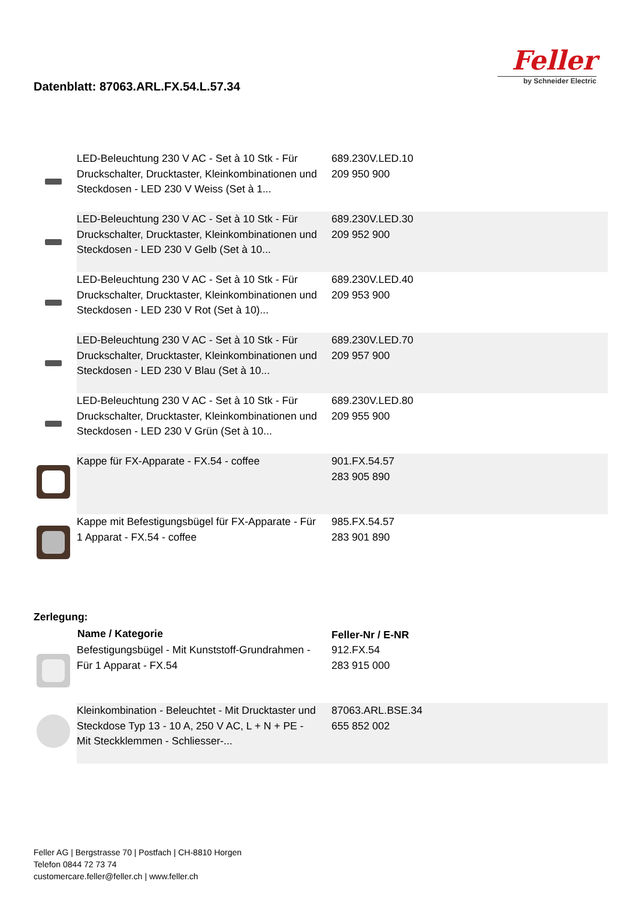Datenblatt: 87063.ARL.FX.54.L.57.34
Feller
by Schneider Electric
| | LED-Beleuchtung 230 V AC - Set à 10 Stk - Für Druckschalter, Drucktaster, Kleinkombinationen und Steckdosen - LED 230 V Weiss (Set à 1... | 689.230V.LED.10 209 950 900 |
| | LED-Beleuchtung 230 V AC - Set à 10 Stk - Für Druckschalter, Drucktaster, Kleinkombinationen und Steckdosen - LED 230 V Gelb (Set à 10... | 689.230V.LED.30 209 952 900 |
| | LED-Beleuchtung 230 V AC - Set à 10 Stk - Für Druckschalter, Drucktaster, Kleinkombinationen und Steckdosen - LED 230 V Rot (Set à 10)... | 689.230V.LED.40 209 953 900 |
| | LED-Beleuchtung 230 V AC - Set à 10 Stk - Für Druckschalter, Drucktaster, Kleinkombinationen und Steckdosen - LED 230 V Blau (Set à 10... | 689.230V.LED.70 209 957 900 |
| | LED-Beleuchtung 230 V AC - Set à 10 Stk - Für Druckschalter, Drucktaster, Kleinkombinationen und Steckdosen - LED 230 V Grün (Set à 10... | 689.230V.LED.80 209 955 900 |
| | Kappe für FX-Apparate - FX.54 - coffee | 901.FX.54.57 283 905 890 |
| | Kappe mit Befestigungsbügel für FX-Apparate - Für 1 Apparat - FX.54 - coffee | 985.FX.54.57 283 901 890 |
Zerlegung:
| | Name / Kategorie | Feller-Nr / E-NR |
| --- | --- | --- |
| | Befestigungsbügel - Mit Kunststoff-Grundrahmen - Für 1 Apparat - FX.54 | 912.FX.54 283 915 000 |
| | Kleinkombination - Beleuchtet - Mit Drucktaster und Steckdose Typ 13 - 10 A, 250 V AC, L + N + PE - Mit Steckklemmen - Schliesser-... | 87063.ARL.BSE.34 655 852 002 |
Feller AG | Bergstrasse 70 | Postfach | CH-8810 Horgen
Telefon 0844 72 73 74
customercare.feller@feller.ch | www.feller.ch